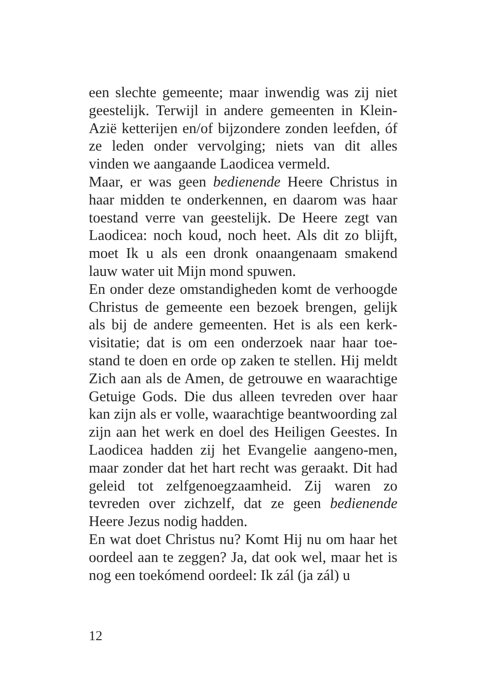een slechte gemeente; maar inwendig was zij niet geestelijk. Terwijl in andere gemeenten in Klein-Azië ketterijen en/of bijzondere zonden leefden, óf ze leden onder vervolging; niets van dit alles vinden we aangaande Laodicea vermeld.
Maar, er was geen bedienende Heere Christus in haar midden te onderkennen, en daarom was haar toestand verre van geestelijk. De Heere zegt van Laodicea: noch koud, noch heet. Als dit zo blijft, moet Ik u als een dronk onaangenaam smakend lauw water uit Mijn mond spuwen.
En onder deze omstandigheden komt de verhoogde Christus de gemeente een bezoek brengen, gelijk als bij de andere gemeenten. Het is als een kerk-visitatie; dat is om een onderzoek naar haar toe-stand te doen en orde op zaken te stellen. Hij meldt Zich aan als de Amen, de getrouwe en waarachtige Getuige Gods. Die dus alleen tevreden over haar kan zijn als er volle, waarachtige beantwoording zal zijn aan het werk en doel des Heiligen Geestes. In Laodicea hadden zij het Evangelie aangeno-men, maar zonder dat het hart recht was geraakt. Dit had geleid tot zelfgenoegzaamheid. Zij waren zo tevreden over zichzelf, dat ze geen bedienende Heere Jezus nodig hadden.
En wat doet Christus nu? Komt Hij nu om haar het oordeel aan te zeggen? Ja, dat ook wel, maar het is nog een toekómend oordeel: Ik zál (ja zál) u
12